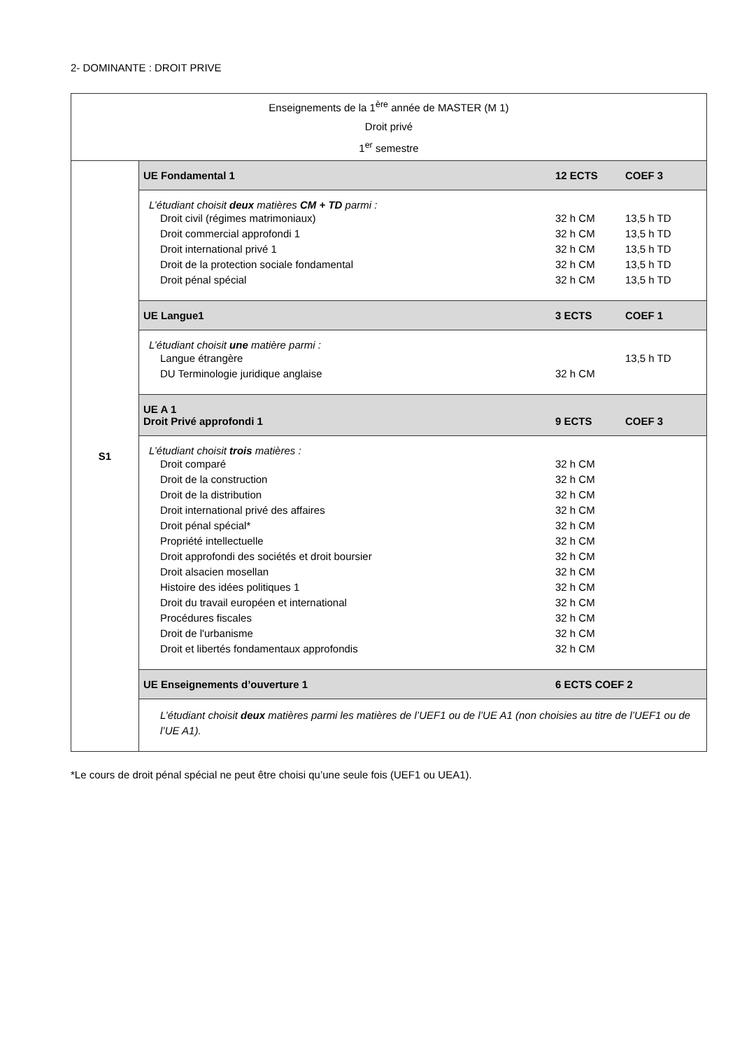2- DOMINANTE : DROIT PRIVE
| Enseignements de la 1<sup>ère</sup> année de MASTER (M 1) Droit privé 1<sup>er</sup> semestre | |
| S1 | UE Fondamental 1 12 ECTS COEF 3 |
| | L’étudiant choisit deux matières CM + TD parmi : Droit civil (régimes matrimoniaux) 32 h CM 13,5 h TD Droit commercial approfondi 1 32 h CM 13,5 h TD Droit international privé 1 32 h CM 13,5 h TD Droit de la protection sociale fondamental 32 h CM 13,5 h TD Droit pénal spécial 32 h CM 13,5 h TD |
| | UE Langue1 3 ECTS COEF 1 |
| | L’étudiant choisit une matière parmi : Langue étrangère 13,5 h TD DU Terminologie juridique anglaise 32 h CM |
| | UE A 1 Droit Privé approfondi 1 9 ECTS COEF 3 |
| | L’étudiant choisit trois matières : Droit comparé 32 h CM Droit de la construction 32 h CM Droit de la distribution 32 h CM Droit international privé des affaires 32 h CM Droit pénal spécial* 32 h CM Propriété intellectuelle 32 h CM Droit approfondi des sociétés et droit boursier 32 h CM Droit alsacien mosellan 32 h CM Histoire des idées politiques 1 32 h CM Droit du travail européen et international 32 h CM Procédures fiscales 32 h CM Droit de l'urbanisme 32 h CM Droit et libertés fondamentaux approfondis 32 h CM |
| | UE Enseignements d’ouverture 1 6 ECTS COEF 2 |
| | L’étudiant choisit deux matières parmi les matières de l’UEF1 ou de l’UE A1 (non choisies au titre de l’UEF1 ou de l’UE A1). |
*Le cours de droit pénal spécial ne peut être choisi qu’une seule fois (UEF1 ou UEA1).